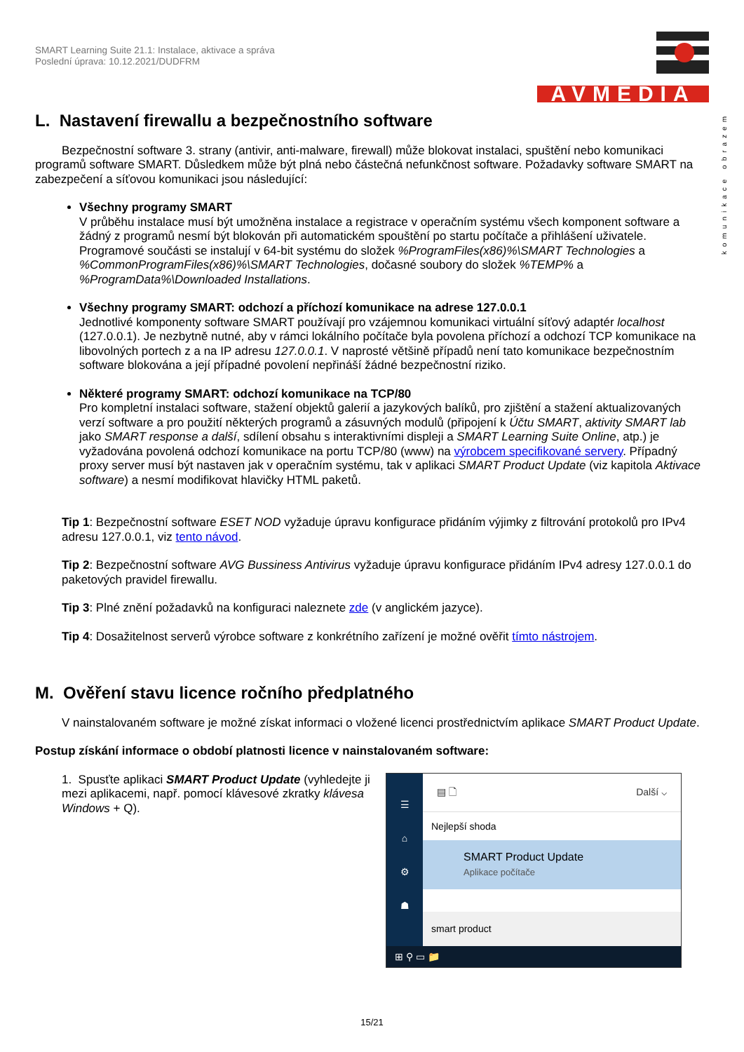komunikace obrazem
SMART Learning Suite 21.1: Instalace, aktivace a správa
Poslední úprava: 10.12.2021/DUDFRM
AVMEDIA
L. Nastavení firewallu a bezpečnostního software
Bezpečnostní software 3. strany (antivir, anti-malware, firewall) může blokovat instalaci, spuštění nebo komunikaci programů software SMART. Důsledkem může být plná nebo částečná nefunkčnost software. Požadavky software SMART na zabezpečení a síťovou komunikaci jsou následující:
Všechny programy SMART
V průběhu instalace musí být umožněna instalace a registrace v operačním systému všech komponent software a žádný z programů nesmí být blokován při automatickém spouštění po startu počítače a přihlášení uživatele. Programové součásti se instalují v 64-bit systému do složek %ProgramFiles(x86)%\SMART Technologies a %CommonProgramFiles(x86)%\SMART Technologies, dočasné soubory do složek %TEMP% a %ProgramData%\Downloaded Installations.
Všechny programy SMART: odchozí a příchozí komunikace na adrese 127.0.0.1
Jednotlivé komponenty software SMART používají pro vzájemnou komunikaci virtuální síťový adaptér localhost (127.0.0.1). Je nezbytně nutné, aby v rámci lokálního počítače byla povolena příchozí a odchozí TCP komunikace na libovolných portech z a na IP adresu 127.0.0.1. V naprosté většině případů není tato komunikace bezpečnostním software blokována a její případné povolení nepřináší žádné bezpečnostní riziko.
Některé programy SMART: odchozí komunikace na TCP/80
Pro kompletní instalaci software, stažení objektů galerií a jazykových balíků, pro zjištění a stažení aktualizovaných verzí software a pro použití některých programů a zásuvných modulů (připojení k Účtu SMART, aktivity SMART lab jako SMART response a další, sdílení obsahu s interaktivními displeji a SMART Learning Suite Online, atp.) je vyžadována povolená odchozí komunikace na portu TCP/80 (www) na výrobcem specifikované servery. Případný proxy server musí být nastaven jak v operačním systému, tak v aplikaci SMART Product Update (viz kapitola Aktivace software) a nesmí modifikovat hlavičky HTML paketů.
Tip 1: Bezpečnostní software ESET NOD vyžaduje úpravu konfigurace přidáním výjimky z filtrování protokolů pro IPv4 adresu 127.0.0.1, viz tento návod.
Tip 2: Bezpečnostní software AVG Bussiness Antivirus vyžaduje úpravu konfigurace přidáním IPv4 adresy 127.0.0.1 do paketových pravidel firewallu.
Tip 3: Plné znění požadavků na konfiguraci naleznete zde (v anglickém jazyce).
Tip 4: Dosažitelnost serverů výrobce software z konkrétního zařízení je možné ověřit tímto nástrojem.
M. Ověření stavu licence ročního předplatného
V nainstalovaném software je možné získat informaci o vložené licenci prostřednictvím aplikace SMART Product Update.
Postup získání informace o období platnosti licence v nainstalovaném software:
1. Spusťte aplikaci SMART Product Update (vyhledejte ji mezi aplikacemi, např. pomocí klávesové zkratky klávesa Windows + Q).
☰
⌂
⚙
☗
▤ 🗋 Další ⌵
Nejlepší shoda
SMART Product Update
Aplikace počítače
smart product
⊞ ⚲ ▭ 📁
15/21